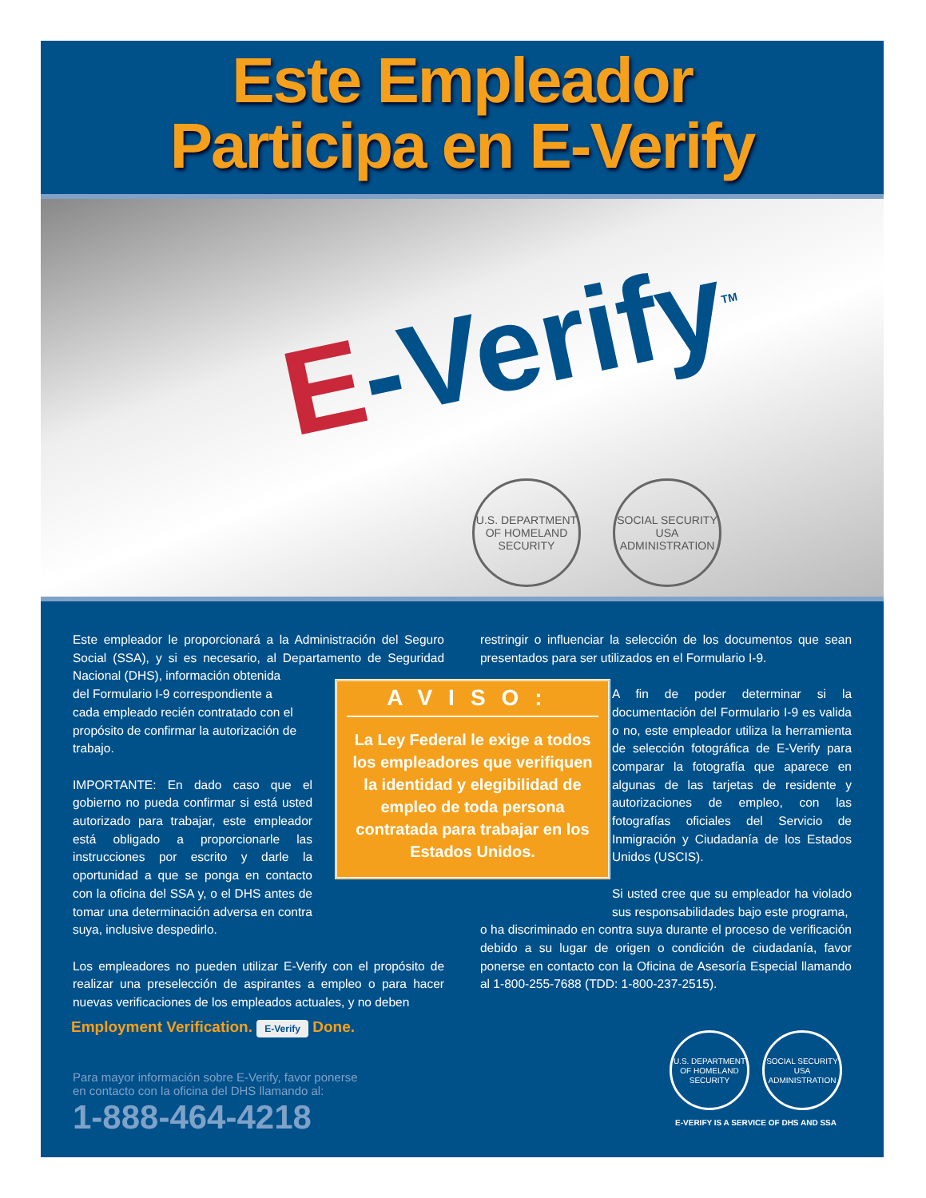Este Empleador
Participa en E-Verify
E-Verify<sup>TM</sup>
U.S. DEPARTMENT OF HOMELAND SECURITY
SOCIAL SECURITY USA ADMINISTRATION
Este empleador le proporcionará a la Administración del Seguro Social (SSA), y si es necesario, al Departamento de Seguridad Nacional (DHS), información obtenida
del Formulario I-9 correspondiente a
cada empleado recién contratado con el
propósito de confirmar la autorización de
trabajo.
IMPORTANTE: En dado caso que el gobierno no pueda confirmar si está usted autorizado para trabajar, este empleador está obligado a proporcionarle las instrucciones por escrito y darle la oportunidad a que se ponga en contacto con la oficina del SSA y, o el DHS antes de tomar una determinación adversa en contra suya, inclusive despedirlo.
Los empleadores no pueden utilizar E-Verify con el propósito de realizar una preselección de aspirantes a empleo o para hacer nuevas verificaciones de los empleados actuales, y no deben
restringir o influenciar la selección de los documentos que sean presentados para ser utilizados en el Formulario I-9.
A fin de poder determinar si la documentación del Formulario I-9 es valida o no, este empleador utiliza la herramienta de selección fotográfica de E-Verify para comparar la fotografía que aparece en algunas de las tarjetas de residente y autorizaciones de empleo, con las fotografías oficiales del Servicio de Inmigración y Ciudadanía de los Estados Unidos (USCIS).
Si usted cree que su empleador ha violado sus responsabilidades bajo este programa,
o ha discriminado en contra suya durante el proceso de verificación debido a su lugar de origen o condición de ciudadanía, favor ponerse en contacto con la Oficina de Asesoría Especial llamando al 1-800-255-7688 (TDD: 1-800-237-2515).
AVISO:
La Ley Federal le exige a todos los empleadores que verifiquen la identidad y elegibilidad de empleo de toda persona contratada para trabajar en los Estados Unidos.
Employment Verification. E-Verify Done.
Para mayor información sobre E-Verify, favor ponerse
en contacto con la oficina del DHS llamando al:
1-888-464-4218
U.S. DEPARTMENT OF HOMELAND SECURITY SOCIAL SECURITY USA ADMINISTRATION
E-VERIFY IS A SERVICE OF DHS AND SSA